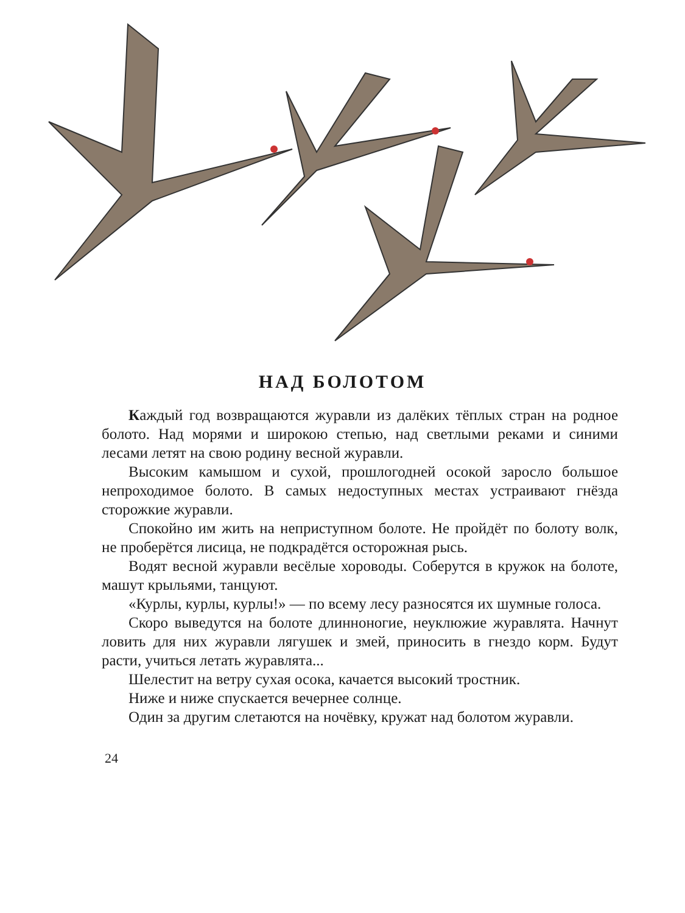НАД БОЛОТОМ
Каждый год возвращаются журавли из далёких тёплых стран на родное болото. Над морями и широкою степью, над светлыми реками и синими лесами летят на свою родину весной журавли.
Высоким камышом и сухой, прошлогодней осокой заросло большое непроходимое болото. В самых недоступных местах устраивают гнёзда сторожкие журавли.
Спокойно им жить на неприступном болоте. Не пройдёт по болоту волк, не проберётся лисица, не подкрадётся осторожная рысь.
Водят весной журавли весёлые хороводы. Соберутся в кружок на болоте, машут крыльями, танцуют.
«Курлы, курлы, курлы!» — по всему лесу разносятся их шумные голоса.
Скоро выведутся на болоте длинноногие, неуклюжие журавлята. Начнут ловить для них журавли лягушек и змей, приносить в гнездо корм. Будут расти, учиться летать журавлята...
Шелестит на ветру сухая осока, качается высокий тростник.
Ниже и ниже спускается вечернее солнце.
Один за другим слетаются на ночёвку, кружат над болотом журавли.
24